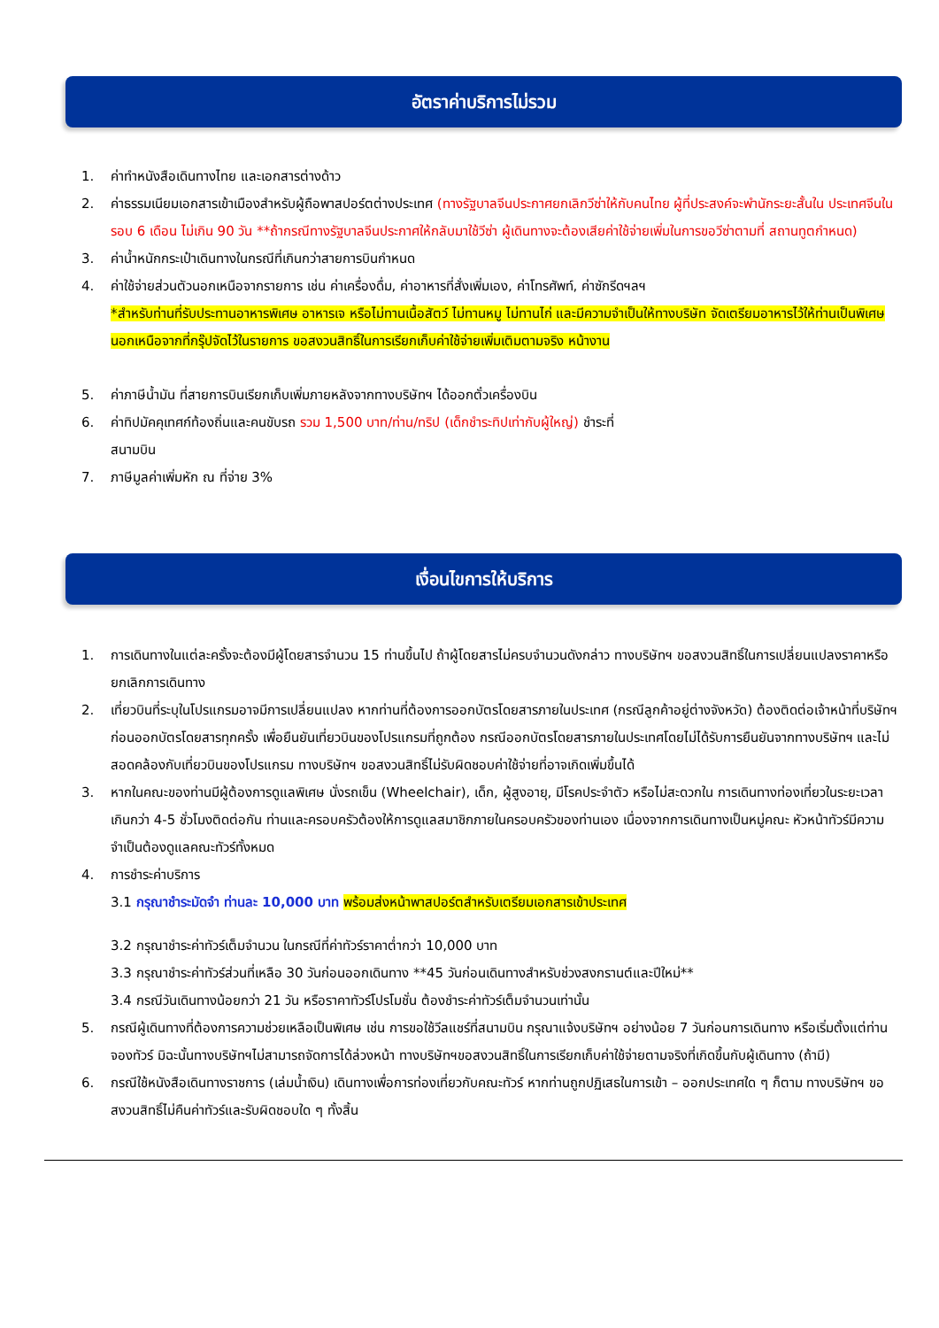อัตราค่าบริการไม่รวม
1. ค่าทำหนังสือเดินทางไทย และเอกสารต่างด้าว
2. ค่าธรรมเนียมเอกสารเข้าเมืองสำหรับผู้ถือพาสปอร์ตต่างประเทศ (ทางรัฐบาลจีนประกาศยกเลิกวีซ่าให้กับคนไทย ผู้ที่ประสงค์จะพำนักระยะสั้นใน ประเทศจีนในรอบ 6 เดือน ไม่เกิน 90 วัน **ถ้ากรณีทางรัฐบาลจีนประกาศให้กลับมาใช้วีซ่า ผู้เดินทางจะต้องเสียค่าใช้จ่ายเพิ่มในการขอวีซ่าตามที่ สถานทูตกำหนด)
3. ค่าน้ำหนักกระเป๋าเดินทางในกรณีที่เกินกว่าสายการบินกำหนด
4. ค่าใช้จ่ายส่วนตัวนอกเหนือจากรายการ เช่น ค่าเครื่องดื่ม, ค่าอาหารที่สั่งเพิ่มเอง, ค่าโทรศัพท์, ค่าซักรีดฯลฯ
*สำหรับท่านที่รับประทานอาหารพิเศษ อาหารเจ หรือไม่ทานเนื้อสัตว์ ไม่ทานหมู ไม่ทานไก่ และมีความจำเป็นให้ทางบริษัท จัดเตรียมอาหารไว้ให้ท่านเป็นพิเศษนอกเหนือจากที่กรุ๊ปจัดไว้ในรายการ ขอสงวนสิทธิ์ในการเรียกเก็บค่าใช้จ่ายเพิ่มเติมตามจริง หน้างาน
5. ค่าภาษีน้ำมัน ที่สายการบินเรียกเก็บเพิ่มภายหลังจากทางบริษัทฯ ได้ออกตั๋วเครื่องบิน
6. ค่าทิปมัคคุเทศก์ท้องถิ่นและคนขับรถ รวม 1,500 บาท/ท่าน/ทริป (เด็กชำระทิปเท่ากับผู้ใหญ่) ชำระที่
สนามบิน
7. ภาษีมูลค่าเพิ่มหัก ณ ที่จ่าย 3%
เงื่อนไขการให้บริการ
1. การเดินทางในแต่ละครั้งจะต้องมีผู้โดยสารจำนวน 15 ท่านขึ้นไป ถ้าผู้โดยสารไม่ครบจำนวนดังกล่าว ทางบริษัทฯ ขอสงวนสิทธิ์ในการเปลี่ยนแปลงราคาหรือยกเลิกการเดินทาง
2. เที่ยวบินที่ระบุในโปรแกรมอาจมีการเปลี่ยนแปลง หากท่านที่ต้องการออกบัตรโดยสารภายในประเทศ (กรณีลูกค้าอยู่ต่างจังหวัด) ต้องติดต่อเจ้าหน้าที่บริษัทฯ ก่อนออกบัตรโดยสารทุกครั้ง เพื่อยืนยันเที่ยวบินของโปรแกรมที่ถูกต้อง กรณีออกบัตรโดยสารภายในประเทศโดยไม่ได้รับการยืนยันจากทางบริษัทฯ และไม่สอดคล้องกับเที่ยวบินของโปรแกรม ทางบริษัทฯ ขอสงวนสิทธิ์ไม่รับผิดชอบค่าใช้จ่ายที่อาจเกิดเพิ่มขึ้นได้
3. หากในคณะของท่านมีผู้ต้องการดูแลพิเศษ นั่งรถเข็น (Wheelchair), เด็ก, ผู้สูงอายุ, มีโรคประจำตัว หรือไม่สะดวกใน การเดินทางท่องเที่ยวในระยะเวลาเกินกว่า 4-5 ชั่วโมงติดต่อกัน ท่านและครอบครัวต้องให้การดูแลสมาชิกภายในครอบครัวของท่านเอง เนื่องจากการเดินทางเป็นหมู่คณะ หัวหน้าทัวร์มีความจำเป็นต้องดูแลคณะทัวร์ทั้งหมด
4. การชำระค่าบริการ
3.1 กรุณาชำระมัดจำ ท่านละ 10,000 บาท พร้อมส่งหน้าพาสปอร์ตสำหรับเตรียมเอกสารเข้าประเทศ
3.2 กรุณาชำระค่าทัวร์เต็มจำนวน ในกรณีที่ค่าทัวร์ราคาต่ำกว่า 10,000 บาท
3.3 กรุณาชำระค่าทัวร์ส่วนที่เหลือ 30 วันก่อนออกเดินทาง **45 วันก่อนเดินทางสำหรับช่วงสงกรานต์และปีใหม่**
3.4 กรณีวันเดินทางน้อยกว่า 21 วัน หรือราคาทัวร์โปรโมชั่น ต้องชำระค่าทัวร์เต็มจำนวนเท่านั้น
5. กรณีผู้เดินทางที่ต้องการความช่วยเหลือเป็นพิเศษ เช่น การขอใช้วีลแชร์ที่สนามบิน กรุณาแจ้งบริษัทฯ อย่างน้อย 7 วันก่อนการเดินทาง หรือเริ่มตั้งแต่ท่านจองทัวร์ มิฉะนั้นทางบริษัทฯไม่สามารถจัดการได้ล่วงหน้า ทางบริษัทฯขอสงวนสิทธิ์ในการเรียกเก็บค่าใช้จ่ายตามจริงที่เกิดขึ้นกับผู้เดินทาง (ถ้ามี)
6. กรณีใช้หนังสือเดินทางราชการ (เล่มน้ำเงิน) เดินทางเพื่อการท่องเที่ยวกับคณะทัวร์ หากท่านถูกปฏิเสธในการเข้า – ออกประเทศใด ๆ ก็ตาม ทางบริษัทฯ ขอสงวนสิทธิ์ไม่คืนค่าทัวร์และรับผิดชอบใด ๆ ทั้งสิ้น